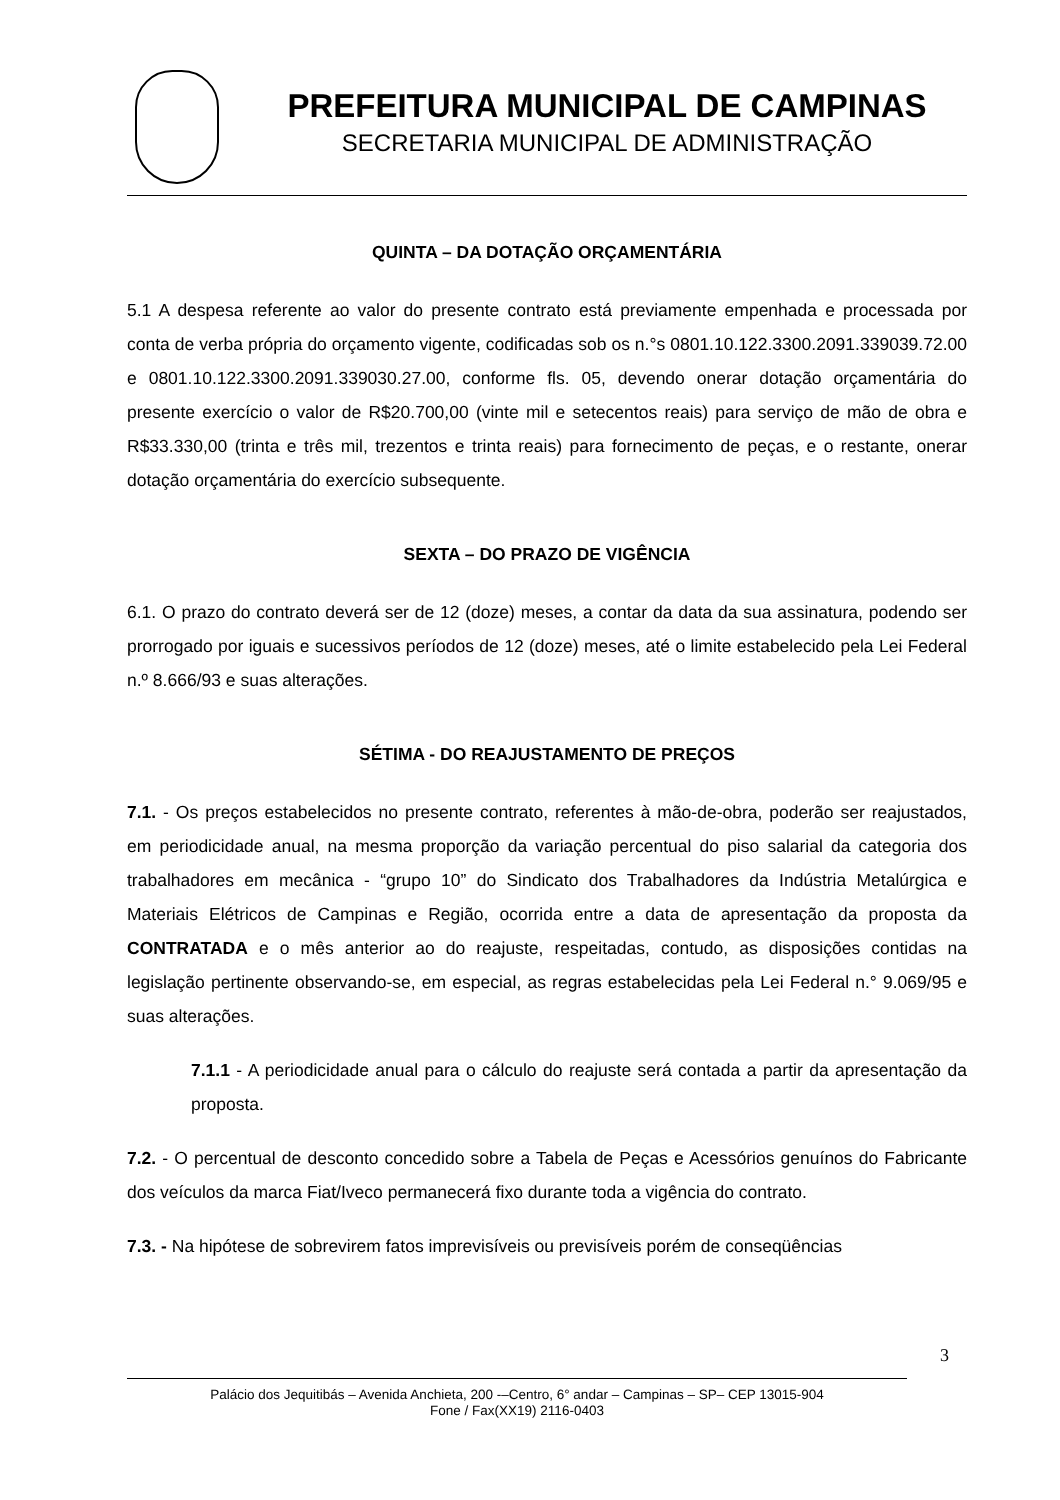PREFEITURA MUNICIPAL DE CAMPINAS
SECRETARIA MUNICIPAL DE ADMINISTRAÇÃO
QUINTA – DA DOTAÇÃO ORÇAMENTÁRIA
5.1 A despesa referente ao valor do presente contrato está previamente empenhada e processada por conta de verba própria do orçamento vigente, codificadas sob os n.°s 0801.10.122.3300.2091.339039.72.00 e 0801.10.122.3300.2091.339030.27.00, conforme fls. 05, devendo onerar dotação orçamentária do presente exercício o valor de R$20.700,00 (vinte mil e setecentos reais) para serviço de mão de obra e R$33.330,00 (trinta e três mil, trezentos e trinta reais) para fornecimento de peças, e o restante, onerar dotação orçamentária do exercício subsequente.
SEXTA – DO PRAZO DE VIGÊNCIA
6.1. O prazo do contrato deverá ser de 12 (doze) meses, a contar da data da sua assinatura, podendo ser prorrogado por iguais e sucessivos períodos de 12 (doze) meses, até o limite estabelecido pela Lei Federal n.º 8.666/93 e suas alterações.
SÉTIMA - DO REAJUSTAMENTO DE PREÇOS
7.1. - Os preços estabelecidos no presente contrato, referentes à mão-de-obra, poderão ser reajustados, em periodicidade anual, na mesma proporção da variação percentual do piso salarial da categoria dos trabalhadores em mecânica - “grupo 10” do Sindicato dos Trabalhadores da Indústria Metalúrgica e Materiais Elétricos de Campinas e Região, ocorrida entre a data de apresentação da proposta da CONTRATADA e o mês anterior ao do reajuste, respeitadas, contudo, as disposições contidas na legislação pertinente observando-se, em especial, as regras estabelecidas pela Lei Federal n.° 9.069/95 e suas alterações.
7.1.1 - A periodicidade anual para o cálculo do reajuste será contada a partir da apresentação da proposta.
7.2. - O percentual de desconto concedido sobre a Tabela de Peças e Acessórios genuínos do Fabricante dos veículos da marca Fiat/Iveco permanecerá fixo durante toda a vigência do contrato.
7.3. - Na hipótese de sobrevirem fatos imprevisíveis ou previsíveis porém de conseqüências
3
Palácio dos Jequitibás – Avenida Anchieta, 200 -–Centro, 6° andar – Campinas – SP– CEP 13015-904
Fone / Fax(XX19) 2116-0403